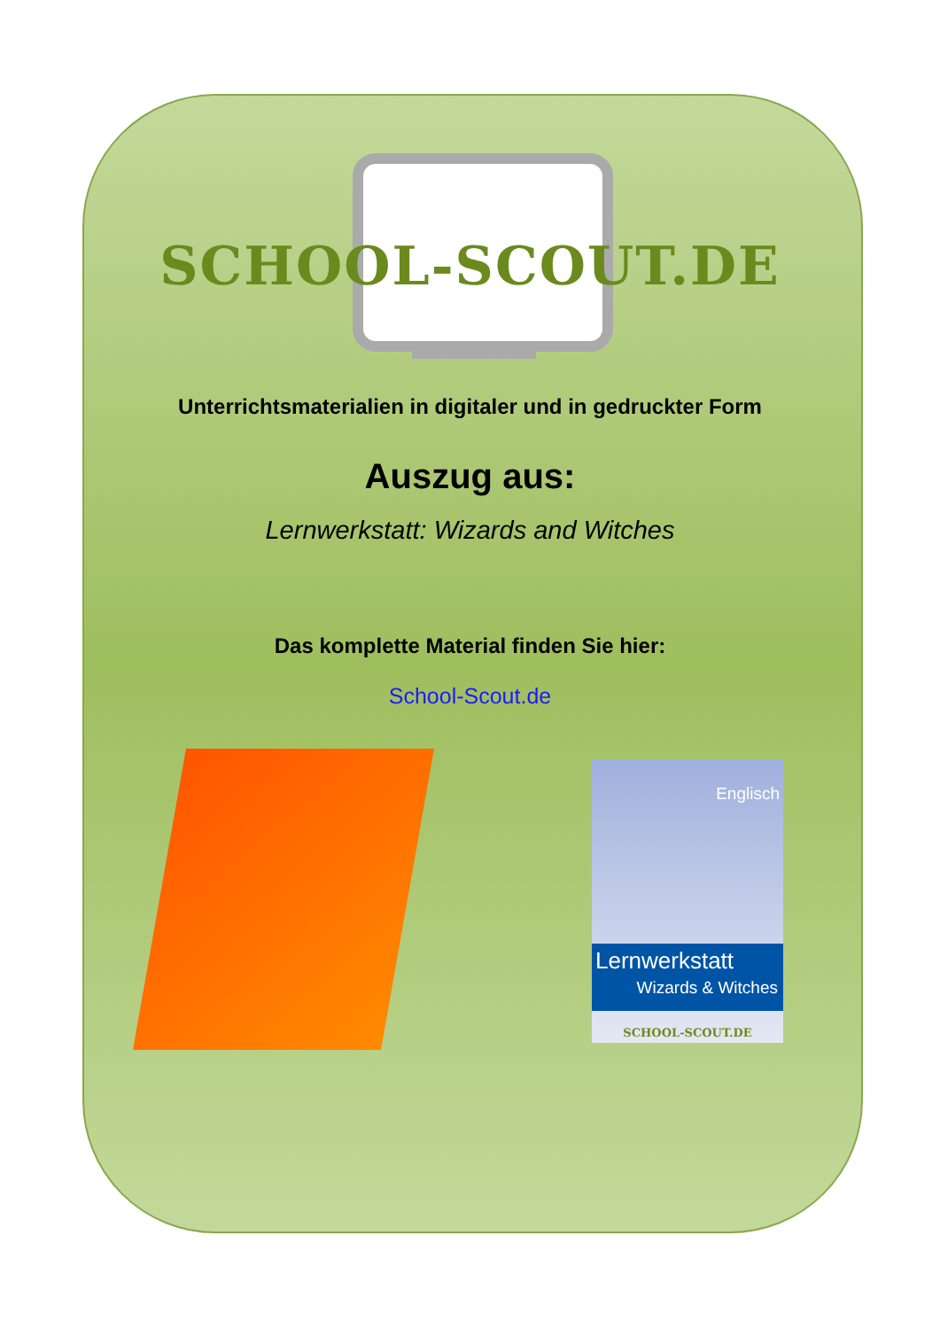SCHOOL-SCOUT.DE
Unterrichtsmaterialien in digitaler und in gedruckter Form
Auszug aus:
Lernwerkstatt: Wizards and Witches
Das komplette Material finden Sie hier:
School-Scout.de
Englisch
Lernwerkstatt
Wizards & Witches
SCHOOL-SCOUT.DE